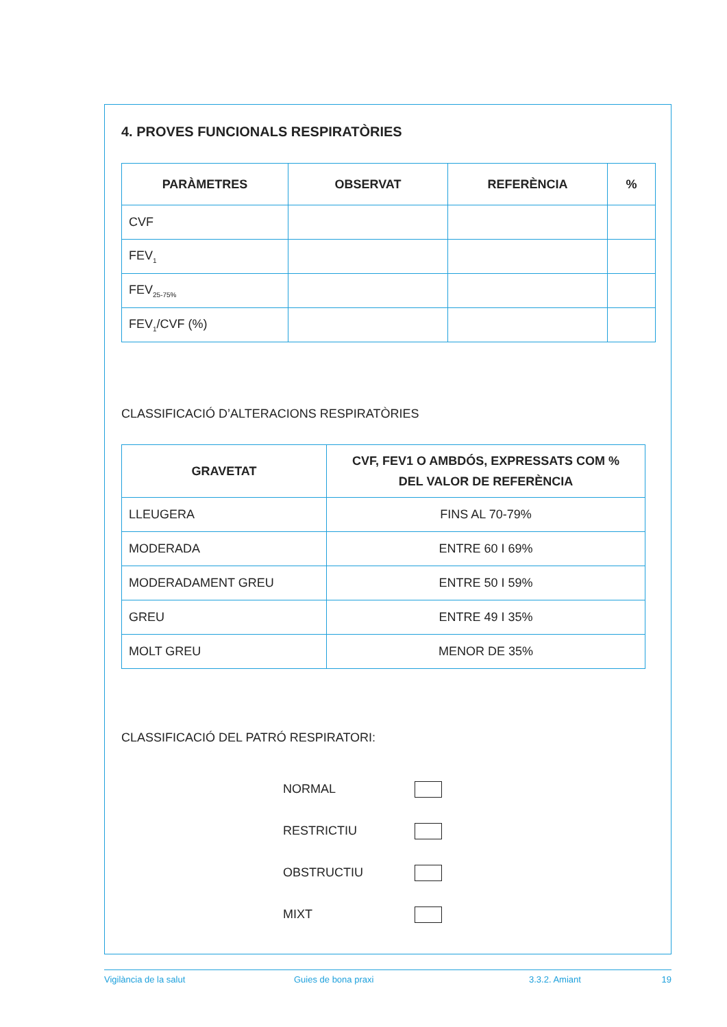4. PROVES FUNCIONALS RESPIRATÒRIES
| PARÀMETRES | OBSERVAT | REFERÈNCIA | % |
| --- | --- | --- | --- |
| CVF | | | |
| FEV<sub>1</sub> | | | |
| FEV<sub>25-75%</sub> | | | |
| FEV<sub>1</sub>/CVF (%) | | | |
CLASSIFICACIÓ D’ALTERACIONS RESPIRATÒRIES
| GRAVETAT | CVF, FEV1 O AMBDÓS, EXPRESSATS COM % DEL VALOR DE REFERÈNCIA |
| --- | --- |
| LLEUGERA | FINS AL 70-79% |
| MODERADA | ENTRE 60 I 69% |
| MODERADAMENT GREU | ENTRE 50 I 59% |
| GREU | ENTRE 49 I 35% |
| MOLT GREU | MENOR DE 35% |
CLASSIFICACIÓ DEL PATRÓ RESPIRATORI:
NORMAL
RESTRICTIU
OBSTRUCTIU
MIXT
Vigilància de la salut Guies de bona praxi 3.3.2. Amiant 19